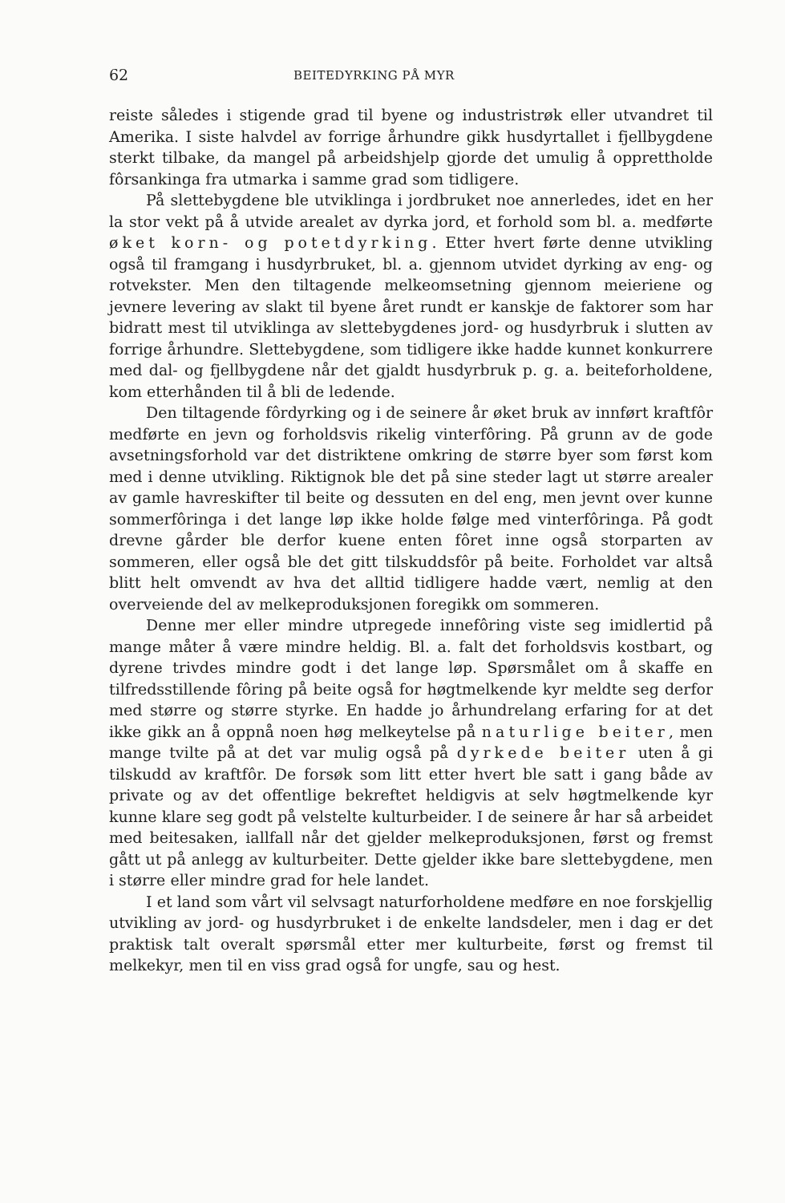62 BEITEDYRKING PÅ MYR
reiste således i stigende grad til byene og industristrøk eller utvandret til Amerika. I siste halvdel av forrige århundre gikk husdyrtallet i fjellbygdene sterkt tilbake, da mangel på arbeidshjelp gjorde det umulig å opprettholde fôrsankinga fra utmarka i samme grad som tidligere.
På slettebygdene ble utviklinga i jordbruket noe annerledes, idet en her la stor vekt på å utvide arealet av dyrka jord, et forhold som bl. a. medførte øket korn- og potetdyrking. Etter hvert førte denne utvikling også til framgang i husdyrbruket, bl. a. gjennom utvidet dyrking av eng- og rotvekster. Men den tiltagende melkeomsetning gjennom meieriene og jevnere levering av slakt til byene året rundt er kanskje de faktorer som har bidratt mest til utviklinga av slettebygdenes jord- og husdyrbruk i slutten av forrige århundre. Slettebygdene, som tidligere ikke hadde kunnet konkurrere med dal- og fjellbygdene når det gjaldt husdyrbruk p. g. a. beiteforholdene, kom etterhånden til å bli de ledende.
Den tiltagende fôrdyrking og i de seinere år øket bruk av innført kraftfôr medførte en jevn og forholdsvis rikelig vinterfôring. På grunn av de gode avsetningsforhold var det distriktene omkring de større byer som først kom med i denne utvikling. Riktignok ble det på sine steder lagt ut større arealer av gamle havreskifter til beite og dessuten en del eng, men jevnt over kunne sommerfôringa i det lange løp ikke holde følge med vinterfôringa. På godt drevne gårder ble derfor kuene enten fôret inne også storparten av sommeren, eller også ble det gitt tilskuddsfôr på beite. Forholdet var altså blitt helt omvendt av hva det alltid tidligere hadde vært, nemlig at den overveiende del av melkeproduksjonen foregikk om sommeren.
Denne mer eller mindre utpregede innefôring viste seg imidlertid på mange måter å være mindre heldig. Bl. a. falt det forholdsvis kostbart, og dyrene trivdes mindre godt i det lange løp. Spørsmålet om å skaffe en tilfredsstillende fôring på beite også for høgtmelkende kyr meldte seg derfor med større og større styrke. En hadde jo århundrelang erfaring for at det ikke gikk an å oppnå noen høg melkeytelse på naturlige beiter, men mange tvilte på at det var mulig også på dyrkede beiter uten å gi tilskudd av kraftfôr. De forsøk som litt etter hvert ble satt i gang både av private og av det offentlige bekreftet heldigvis at selv høgtmelkende kyr kunne klare seg godt på velstelte kulturbeider. I de seinere år har så arbeidet med beitesaken, iallfall når det gjelder melkeproduksjonen, først og fremst gått ut på anlegg av kulturbeiter. Dette gjelder ikke bare slettebygdene, men i større eller mindre grad for hele landet.
I et land som vårt vil selvsagt naturforholdene medføre en noe forskjellig utvikling av jord- og husdyrbruket i de enkelte landsdeler, men i dag er det praktisk talt overalt spørsmål etter mer kulturbeite, først og fremst til melkekyr, men til en viss grad også for ungfe, sau og hest.